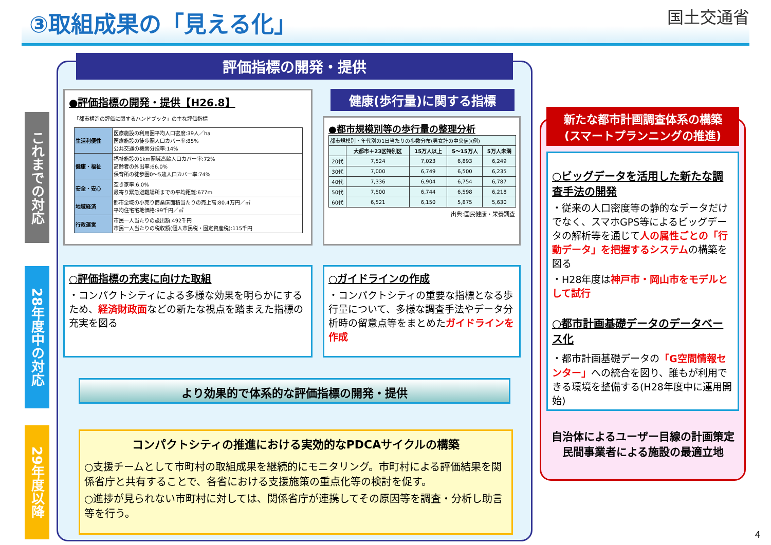③取組成果の「見える化」
国土交通省
これまでの対応
28年度中の対応
29年度以降
評価指標の開発・提供
●評価指標の開発・提供【H26.8】
「都市構造の評価に関するハンドブック」の主な評価指標
| 生活利便性 | 医療施設の利用圏平均人口密度:39人／ha 医療施設の徒歩圏人口カバー率:85% 公共交通の機関分担率:14% |
| 健康・福祉 | 福祉施設の1km圏域高齢人口カバー率:72% 高齢者の外出率:66.0% 保育所の徒歩圏0～5歳人口カバー率:74% |
| 安全・安心 | 空き家率:6.0% 最寄り緊急避難場所までの平均距離:677m |
| 地域経済 | 都市全域の小売り商業床面積当たりの売上高:80.4万円／㎡ 平均住宅宅地価格:99千円／㎡ |
| 行政運営 | 市民一人当たりの歳出額:492千円 市民一人当たりの税収額(個人市民税・固定資産税):115千円 |
健康(歩行量)に関する指標
●都市規模別等の歩行量の整理分析
| 都市規模別・年代別の1日当たりの歩数分布(男女計の中央値)(例) | | | | |
| | 大都市＋23区特別区 | 15万人以上 | 5～15万人 | 5万人未満 |
| 20代 | 7,524 | 7,023 | 6,893 | 6,249 |
| 30代 | 7,000 | 6,749 | 6,500 | 6,235 |
| 40代 | 7,336 | 6,904 | 6,754 | 6,787 |
| 50代 | 7,500 | 6,744 | 6,598 | 6,218 |
| 60代 | 6,521 | 6,150 | 5,875 | 5,630 |
出典:国民健康・栄養調査
○評価指標の充実に向けた取組
・コンパクトシティによる多様な効果を明らかにするため、経済財政面などの新たな視点を踏まえた指標の充実を図る
○ガイドラインの作成
・コンパクトシティの重要な指標となる歩行量について、多様な調査手法やデータ分析時の留意点等をまとめたガイドラインを作成
より効果的で体系的な評価指標の開発・提供
コンパクトシティの推進における実効的なPDCAサイクルの構築
○支援チームとして市町村の取組成果を継続的にモニタリング。市町村による評価結果を関係省庁と共有することで、各省における支援施策の重点化等の検討を促す。
○進捗が見られない市町村に対しては、関係省庁が連携してその原因等を調査・分析し助言等を行う。
新たな都市計画調査体系の構築
(スマートプランニングの推進)
○ビッグデータを活用した新たな調査手法の開発
・従来の人口密度等の静的なデータだけでなく、スマホGPS等によるビッグデータの解析等を通じて人の属性ごとの「行動データ」を把握するシステムの構築を図る
・H28年度は神戸市・岡山市をモデルとして試行
○都市計画基礎データのデータベース化
・都市計画基礎データの「G空間情報センター」への統合を図り、誰もが利用できる環境を整備する(H28年度中に運用開始)
自治体によるユーザー目線の計画策定
民間事業者による施設の最適立地
4